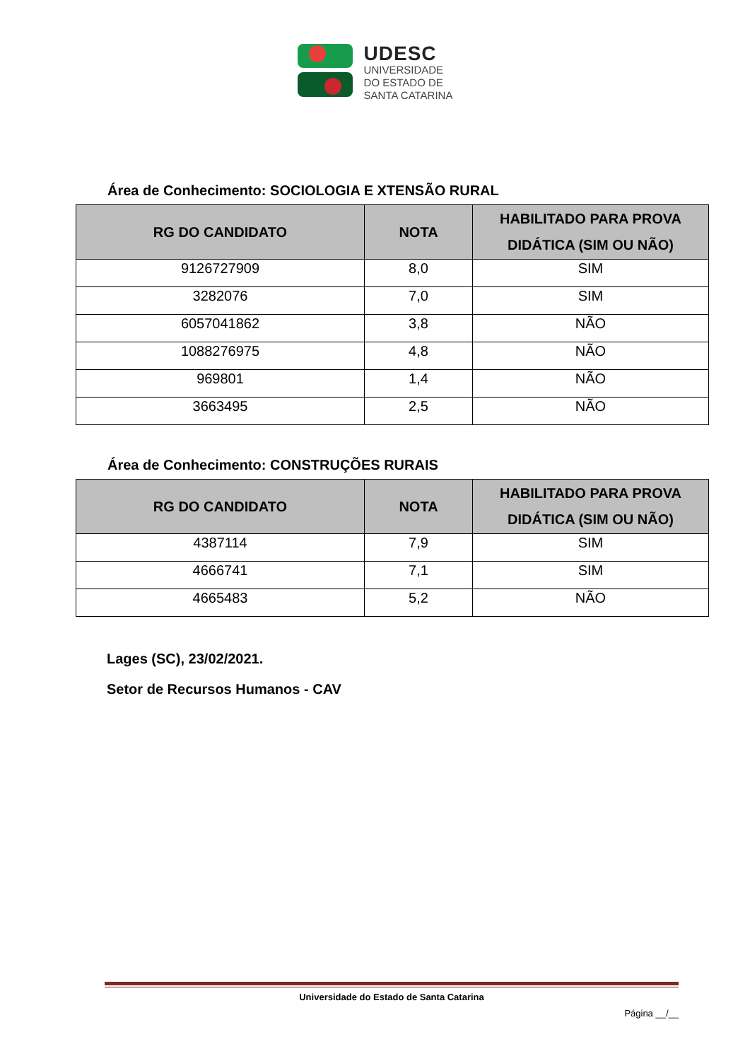UDESC
UNIVERSIDADE
DO ESTADO DE
SANTA CATARINA
Área de Conhecimento: SOCIOLOGIA E XTENSÃO RURAL
| RG DO CANDIDATO | NOTA | HABILITADO PARA PROVA DIDÁTICA (SIM OU NÃO) |
| --- | --- | --- |
| 9126727909 | 8,0 | SIM |
| 3282076 | 7,0 | SIM |
| 6057041862 | 3,8 | NÃO |
| 1088276975 | 4,8 | NÃO |
| 969801 | 1,4 | NÃO |
| 3663495 | 2,5 | NÃO |
Área de Conhecimento: CONSTRUÇÕES RURAIS
| RG DO CANDIDATO | NOTA | HABILITADO PARA PROVA DIDÁTICA (SIM OU NÃO) |
| --- | --- | --- |
| 4387114 | 7,9 | SIM |
| 4666741 | 7,1 | SIM |
| 4665483 | 5,2 | NÃO |
Lages (SC), 23/02/2021.
Setor de Recursos Humanos - CAV
Universidade do Estado de Santa Catarina
Página __/__